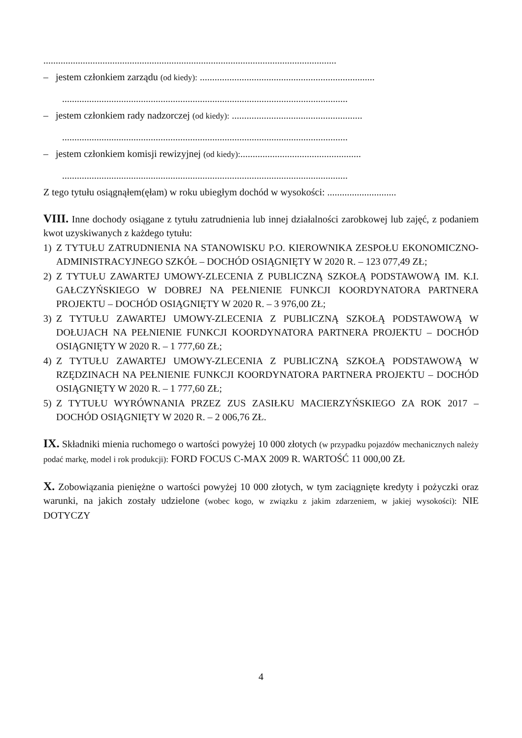.......................................................................................................................
– jestem członkiem zarządu (od kiedy): .......................................................................
....................................................................................................................
– jestem członkiem rady nadzorczej (od kiedy): .....................................................
....................................................................................................................
– jestem członkiem komisji rewizyjnej (od kiedy):.................................................
....................................................................................................................
Z tego tytułu osiągnąłem(ęłam) w roku ubiegłym dochód w wysokości: ............................
VIII. Inne dochody osiągane z tytułu zatrudnienia lub innej działalności zarobkowej lub zajęć, z podaniem kwot uzyskiwanych z każdego tytułu:
1) Z TYTUŁU ZATRUDNIENIA NA STANOWISKU P.O. KIEROWNIKA ZESPOŁU EKONOMICZNO-ADMINISTRACYJNEGO SZKÓŁ – DOCHÓD OSIĄGNIĘTY W 2020 R. – 123 077,49 ZŁ;
2) Z TYTUŁU ZAWARTEJ UMOWY-ZLECENIA Z PUBLICZNĄ SZKOŁĄ PODSTAWOWĄ IM. K.I. GAŁCZYŃSKIEGO W DOBREJ NA PEŁNIENIE FUNKCJI KOORDYNATORA PARTNERA PROJEKTU – DOCHÓD OSIĄGNIĘTY W 2020 R. – 3 976,00 ZŁ;
3) Z TYTUŁU ZAWARTEJ UMOWY-ZLECENIA Z PUBLICZNĄ SZKOŁĄ PODSTAWOWĄ W DOŁUJACH NA PEŁNIENIE FUNKCJI KOORDYNATORA PARTNERA PROJEKTU – DOCHÓD OSIĄGNIĘTY W 2020 R. – 1 777,60 ZŁ;
4) Z TYTUŁU ZAWARTEJ UMOWY-ZLECENIA Z PUBLICZNĄ SZKOŁĄ PODSTAWOWĄ W RZĘDZINACH NA PEŁNIENIE FUNKCJI KOORDYNATORA PARTNERA PROJEKTU – DOCHÓD OSIĄGNIĘTY W 2020 R. – 1 777,60 ZŁ;
5) Z TYTUŁU WYRÓWNANIA PRZEZ ZUS ZASIŁKU MACIERZYŃSKIEGO ZA ROK 2017 – DOCHÓD OSIĄGNIĘTY W 2020 R. – 2 006,76 ZŁ.
IX. Składniki mienia ruchomego o wartości powyżej 10 000 złotych (w przypadku pojazdów mechanicznych należy podać markę, model i rok produkcji): FORD FOCUS C-MAX 2009 R. WARTOŚĆ 11 000,00 ZŁ
X. Zobowiązania pieniężne o wartości powyżej 10 000 złotych, w tym zaciągnięte kredyty i pożyczki oraz warunki, na jakich zostały udzielone (wobec kogo, w związku z jakim zdarzeniem, w jakiej wysokości): NIE DOTYCZY
4